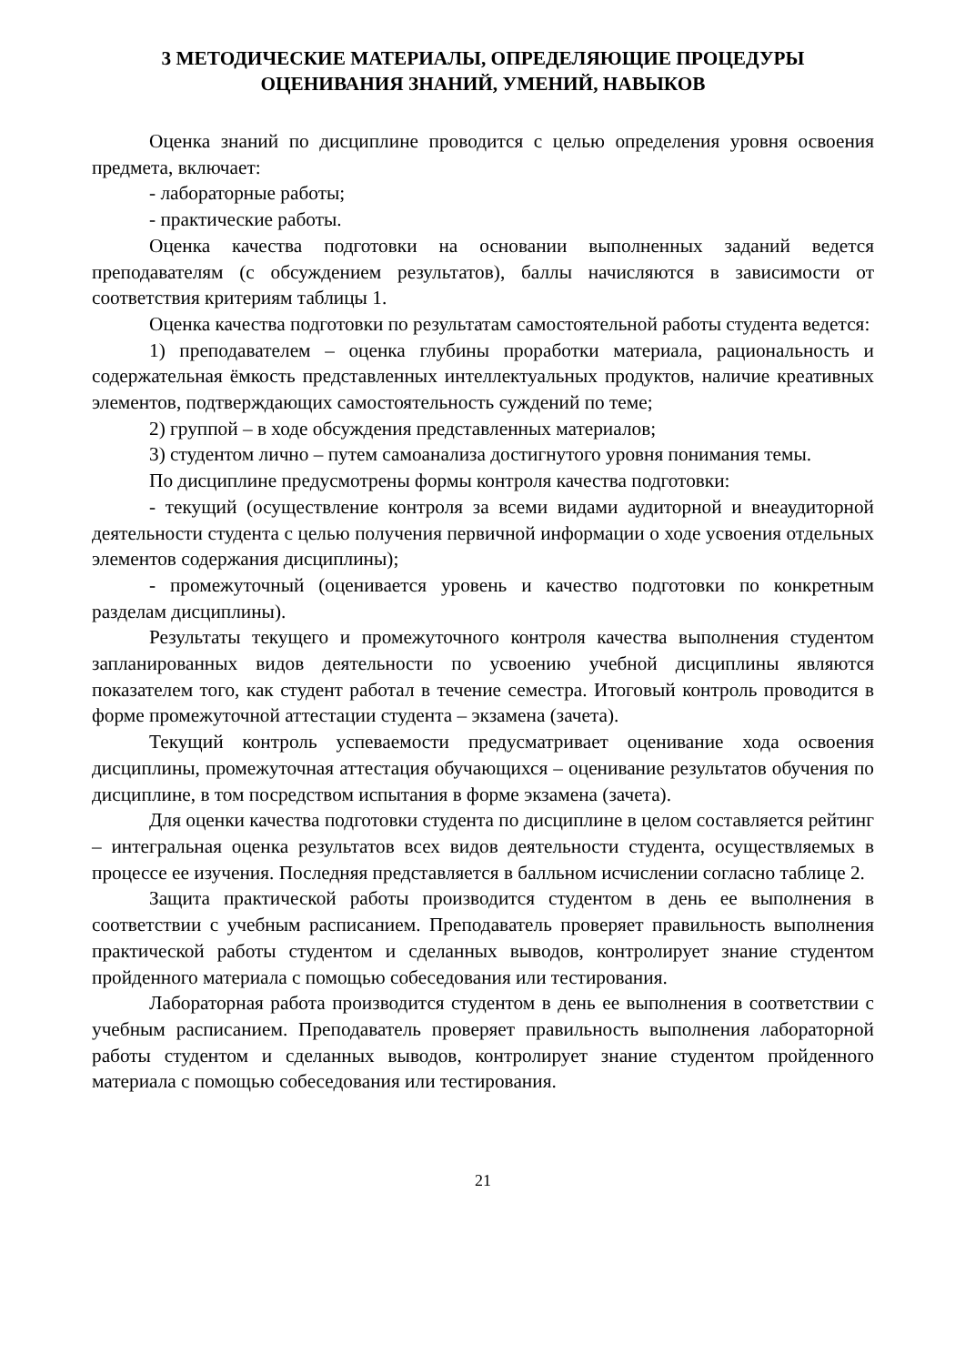3 МЕТОДИЧЕСКИЕ МАТЕРИАЛЫ, ОПРЕДЕЛЯЮЩИЕ ПРОЦЕДУРЫ ОЦЕНИВАНИЯ ЗНАНИЙ, УМЕНИЙ, НАВЫКОВ
Оценка знаний по дисциплине проводится с целью определения уровня освоения предмета, включает:
- лабораторные работы;
- практические работы.
Оценка качества подготовки на основании выполненных заданий ведется преподавателям (с обсуждением результатов), баллы начисляются в зависимости от соответствия критериям таблицы 1.
Оценка качества подготовки по результатам самостоятельной работы студента ведется:
1) преподавателем – оценка глубины проработки материала, рациональность и содержательная ёмкость представленных интеллектуальных продуктов, наличие креативных элементов, подтверждающих самостоятельность суждений по теме;
2) группой – в ходе обсуждения представленных материалов;
3) студентом лично – путем самоанализа достигнутого уровня понимания темы.
По дисциплине предусмотрены формы контроля качества подготовки:
- текущий (осуществление контроля за всеми видами аудиторной и внеаудиторной деятельности студента с целью получения первичной информации о ходе усвоения отдельных элементов содержания дисциплины);
- промежуточный (оценивается уровень и качество подготовки по конкретным разделам дисциплины).
Результаты текущего и промежуточного контроля качества выполнения студентом запланированных видов деятельности по усвоению учебной дисциплины являются показателем того, как студент работал в течение семестра. Итоговый контроль проводится в форме промежуточной аттестации студента – экзамена (зачета).
Текущий контроль успеваемости предусматривает оценивание хода освоения дисциплины, промежуточная аттестация обучающихся – оценивание результатов обучения по дисциплине, в том посредством испытания в форме экзамена (зачета).
Для оценки качества подготовки студента по дисциплине в целом составляется рейтинг – интегральная оценка результатов всех видов деятельности студента, осуществляемых в процессе ее изучения. Последняя представляется в балльном исчислении согласно таблице 2.
Защита практической работы производится студентом в день ее выполнения в соответствии с учебным расписанием. Преподаватель проверяет правильность выполнения практической работы студентом и сделанных выводов, контролирует знание студентом пройденного материала с помощью собеседования или тестирования.
Лабораторная работа производится студентом в день ее выполнения в соответствии с учебным расписанием. Преподаватель проверяет правильность выполнения лабораторной работы студентом и сделанных выводов, контролирует знание студентом пройденного материала с помощью собеседования или тестирования.
21